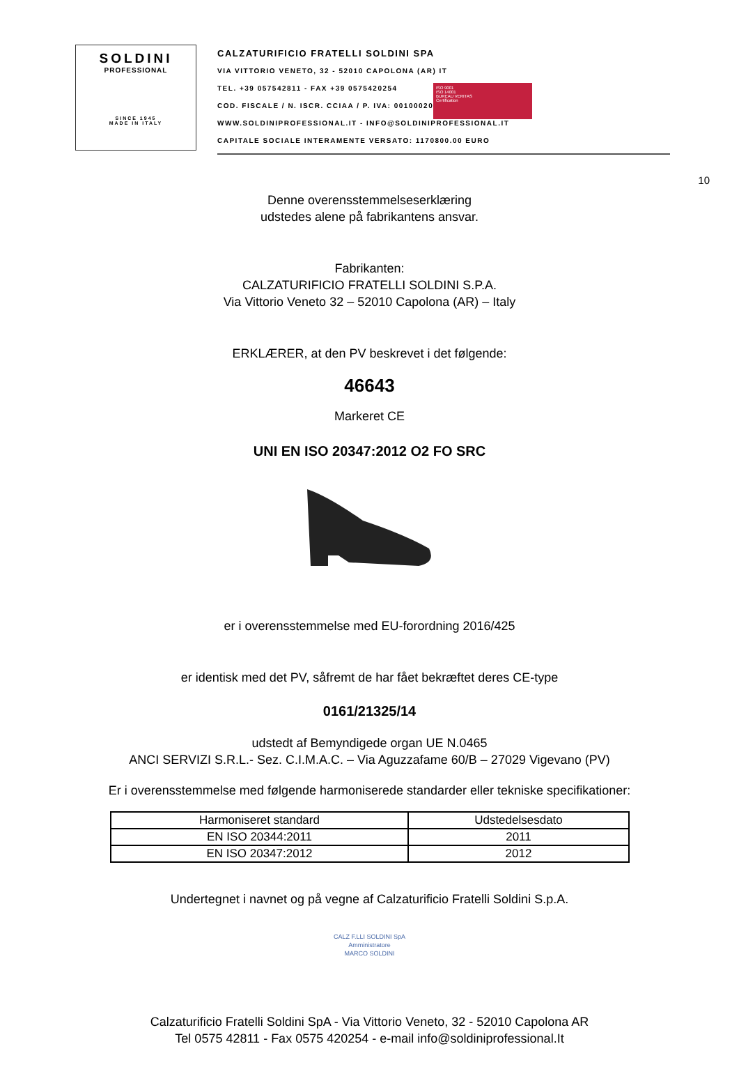SOLDINI
PROFESSIONAL
SINCE 1945
MADE IN ITALY
CALZATURIFICIO FRATELLI SOLDINI SPA
VIA VITTORIO VENETO, 32 - 52010 CAPOLONA (AR) IT
TEL. +39 057542811 - FAX +39 0575420254
COD. FISCALE / N. ISCR. CCIAA / P. IVA: 00100020510
WWW.SOLDINIPROFESSIONAL.IT - INFO@SOLDINIPROFESSIONAL.IT
CAPITALE SOCIALE INTERAMENTE VERSATO: 1170800.00 EURO
ISO 9001
ISO 14001
BUREAU VERITAS
Certification
10
Denne overensstemmelseserklæring
udstedes alene på fabrikantens ansvar.
Fabrikanten:
CALZATURIFICIO FRATELLI SOLDINI S.P.A.
Via Vittorio Veneto 32 – 52010 Capolona (AR) – Italy
ERKLÆRER, at den PV beskrevet i det følgende:
46643
Markeret CE
UNI EN ISO 20347:2012 O2 FO SRC
er i overensstemmelse med EU-forordning 2016/425
er identisk med det PV, såfremt de har fået bekræftet deres CE-type
0161/21325/14
udstedt af Bemyndigede organ UE N.0465
ANCI SERVIZI S.R.L.- Sez. C.I.M.A.C. – Via Aguzzafame 60/B – 27029 Vigevano (PV)
Er i overensstemmelse med følgende harmoniserede standarder eller tekniske specifikationer:
| Harmoniseret standard | Udstedelsesdato |
| --- | --- |
| EN ISO 20344:2011 | 2011 |
| EN ISO 20347:2012 | 2012 |
Undertegnet i navnet og på vegne af Calzaturificio Fratelli Soldini S.p.A.
CALZ F.LLI SOLDINI SpA
Amministratore
MARCO SOLDINI
Calzaturificio Fratelli Soldini SpA - Via Vittorio Veneto, 32 - 52010 Capolona AR
Tel 0575 42811 - Fax 0575 420254 - e-mail info@soldiniprofessional.It